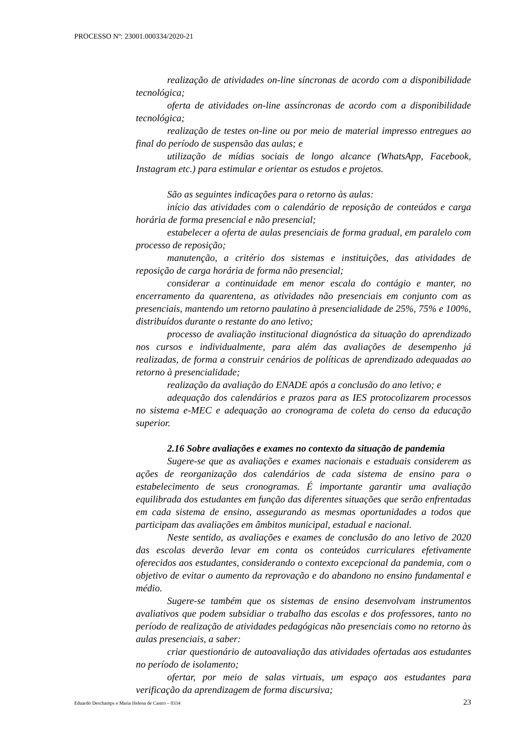PROCESSO Nº: 23001.000334/2020-21
realização de atividades on-line síncronas de acordo com a disponibilidade tecnológica;
oferta de atividades on-line assíncronas de acordo com a disponibilidade tecnológica;
realização de testes on-line ou por meio de material impresso entregues ao final do período de suspensão das aulas; e
utilização de mídias sociais de longo alcance (WhatsApp, Facebook, Instagram etc.) para estimular e orientar os estudos e projetos.
São as seguintes indicações para o retorno às aulas:
início das atividades com o calendário de reposição de conteúdos e carga horária de forma presencial e não presencial;
estabelecer a oferta de aulas presenciais de forma gradual, em paralelo com processo de reposição;
manutenção, a critério dos sistemas e instituições, das atividades de reposição de carga horária de forma não presencial;
considerar a continuidade em menor escala do contágio e manter, no encerramento da quarentena, as atividades não presenciais em conjunto com as presenciais, mantendo um retorno paulatino à presencialidade de 25%, 75% e 100%, distribuídos durante o restante do ano letivo;
processo de avaliação institucional diagnóstica da situação do aprendizado nos cursos e individualmente, para além das avaliações de desempenho já realizadas, de forma a construir cenários de políticas de aprendizado adequadas ao retorno à presencialidade;
realização da avaliação do ENADE após a conclusão do ano letivo; e
adequação dos calendários e prazos para as IES protocolizarem processos no sistema e-MEC e adequação ao cronograma de coleta do censo da educação superior.
2.16 Sobre avaliações e exames no contexto da situação de pandemia
Sugere-se que as avaliações e exames nacionais e estaduais considerem as ações de reorganização dos calendários de cada sistema de ensino para o estabelecimento de seus cronogramas. É importante garantir uma avaliação equilibrada dos estudantes em função das diferentes situações que serão enfrentadas em cada sistema de ensino, assegurando as mesmas oportunidades a todos que participam das avaliações em âmbitos municipal, estadual e nacional.
Neste sentido, as avaliações e exames de conclusão do ano letivo de 2020 das escolas deverão levar em conta os conteúdos curriculares efetivamente oferecidos aos estudantes, considerando o contexto excepcional da pandemia, com o objetivo de evitar o aumento da reprovação e do abandono no ensino fundamental e médio.
Sugere-se também que os sistemas de ensino desenvolvam instrumentos avaliativos que podem subsidiar o trabalho das escolas e dos professores, tanto no período de realização de atividades pedagógicas não presenciais como no retorno às aulas presenciais, a saber:
criar questionário de autoavaliação das atividades ofertadas aos estudantes no período de isolamento;
ofertar, por meio de salas virtuais, um espaço aos estudantes para verificação da aprendizagem de forma discursiva;
Eduardo Deschamps e Maria Helena de Castro – 0334 23